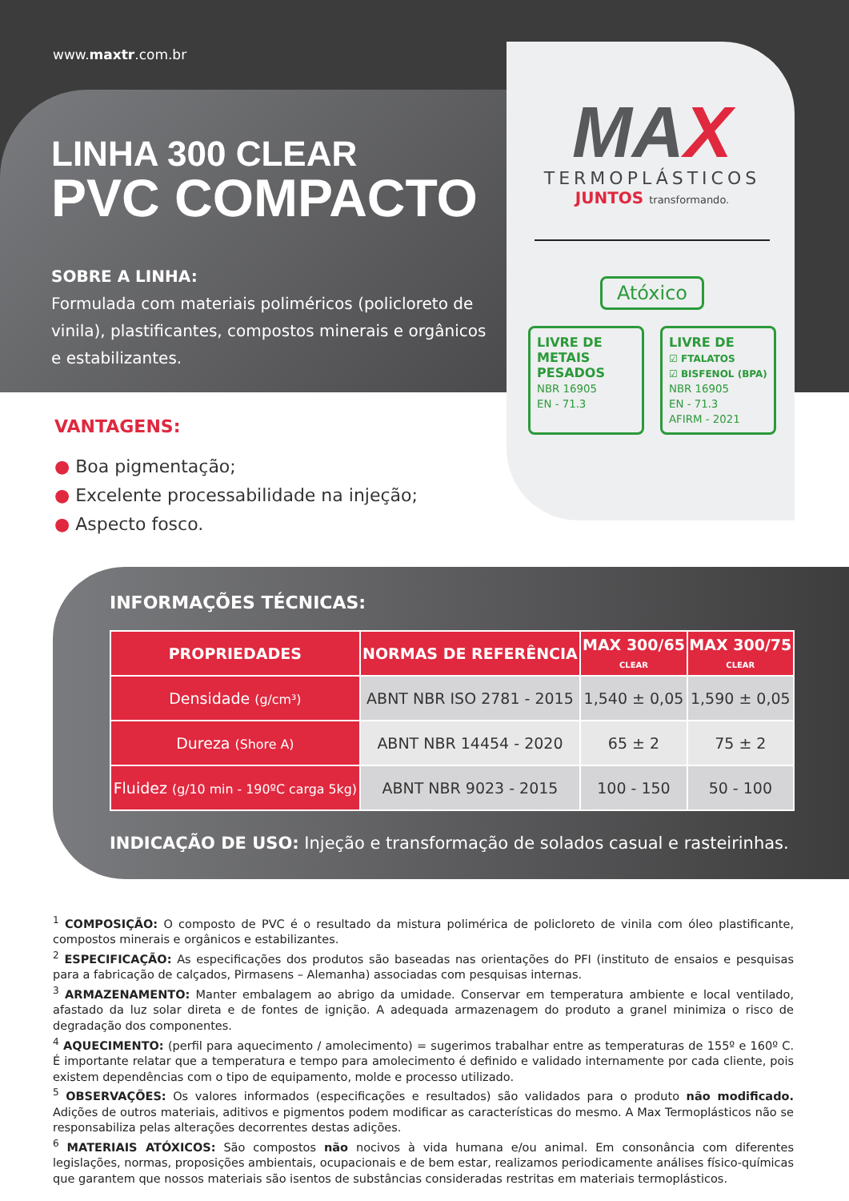www.maxtr.com.br
LINHA 300 CLEAR
PVC COMPACTO
SOBRE A LINHA:
Formulada com materiais poliméricos (policloreto de vinila), plastificantes, compostos minerais e orgânicos e estabilizantes.
MAX
TERMOPLÁSTICOS
JUNTOS transformando.
Atóxico
LIVRE DE
METAIS
PESADOS
NBR 16905
EN - 71.3
LIVRE DE
☑ FTALATOS
☑ BISFENOL (BPA)
NBR 16905
EN - 71.3
AFIRM - 2021
VANTAGENS:
● Boa pigmentação;
● Excelente processabilidade na injeção;
● Aspecto fosco.
INFORMAÇÕES TÉCNICAS:
| PROPRIEDADES | NORMAS DE REFERÊNCIA | MAX 300/65 CLEAR | MAX 300/75 CLEAR |
| --- | --- | --- | --- |
| Densidade (g/cm³) | ABNT NBR ISO 2781 - 2015 | 1,540 ± 0,05 | 1,590 ± 0,05 |
| Dureza (Shore A) | ABNT NBR 14454 - 2020 | 65 ± 2 | 75 ± 2 |
| Fluidez (g/10 min - 190ºC carga 5kg) | ABNT NBR 9023 - 2015 | 100 - 150 | 50 - 100 |
INDICAÇÃO DE USO: Injeção e transformação de solados casual e rasteirinhas.
<sup>1</sup> COMPOSIÇÃO: O composto de PVC é o resultado da mistura polimérica de policloreto de vinila com óleo plastificante, compostos minerais e orgânicos e estabilizantes.
<sup>2</sup> ESPECIFICAÇÃO: As especificações dos produtos são baseadas nas orientações do PFI (instituto de ensaios e pesquisas para a fabricação de calçados, Pirmasens – Alemanha) associadas com pesquisas internas.
<sup>3</sup> ARMAZENAMENTO: Manter embalagem ao abrigo da umidade. Conservar em temperatura ambiente e local ventilado, afastado da luz solar direta e de fontes de ignição. A adequada armazenagem do produto a granel minimiza o risco de degradação dos componentes.
<sup>4</sup> AQUECIMENTO: (perfil para aquecimento / amolecimento) = sugerimos trabalhar entre as temperaturas de 155º e 160º C. É importante relatar que a temperatura e tempo para amolecimento é definido e validado internamente por cada cliente, pois existem dependências com o tipo de equipamento, molde e processo utilizado.
<sup>5</sup> OBSERVAÇÕES: Os valores informados (especificações e resultados) são validados para o produto não modificado. Adições de outros materiais, aditivos e pigmentos podem modificar as características do mesmo. A Max Termoplásticos não se responsabiliza pelas alterações decorrentes destas adições.
<sup>6</sup> MATERIAIS ATÓXICOS: São compostos não nocivos à vida humana e/ou animal. Em consonância com diferentes legislações, normas, proposições ambientais, ocupacionais e de bem estar, realizamos periodicamente análises físico-químicas que garantem que nossos materiais são isentos de substâncias consideradas restritas em materiais termoplásticos.